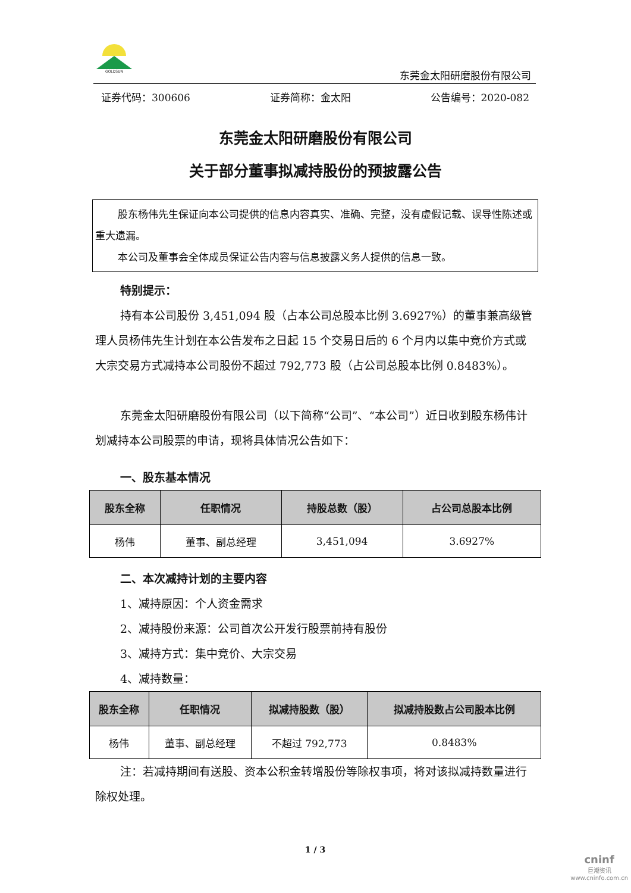GOLDSUN
东莞金太阳研磨股份有限公司
证券代码：300606 证券简称：金太阳 公告编号：2020-082
东莞金太阳研磨股份有限公司
关于部分董事拟减持股份的预披露公告
股东杨伟先生保证向本公司提供的信息内容真实、准确、完整，没有虚假记载、误导性陈述或重大遗漏。
本公司及董事会全体成员保证公告内容与信息披露义务人提供的信息一致。
特别提示：
持有本公司股份 3,451,094 股（占本公司总股本比例 3.6927%）的董事兼高级管理人员杨伟先生计划在本公告发布之日起 15 个交易日后的 6 个月内以集中竞价方式或大宗交易方式减持本公司股份不超过 792,773 股（占公司总股本比例 0.8483%）。
东莞金太阳研磨股份有限公司（以下简称“公司”、“本公司”）近日收到股东杨伟计划减持本公司股票的申请，现将具体情况公告如下：
一、股东基本情况
| 股东全称 | 任职情况 | 持股总数（股） | 占公司总股本比例 |
| --- | --- | --- | --- |
| 杨伟 | 董事、副总经理 | 3,451,094 | 3.6927% |
二、本次减持计划的主要内容
1、减持原因：个人资金需求
2、减持股份来源：公司首次公开发行股票前持有股份
3、减持方式：集中竞价、大宗交易
4、减持数量：
| 股东全称 | 任职情况 | 拟减持股数（股） | 拟减持股数占公司股本比例 |
| --- | --- | --- | --- |
| 杨伟 | 董事、副总经理 | 不超过 792,773 | 0.8483% |
注：若减持期间有送股、资本公积金转增股份等除权事项，将对该拟减持数量进行除权处理。
1 / 3
cninf
巨潮资讯
www.cninfo.com.cn